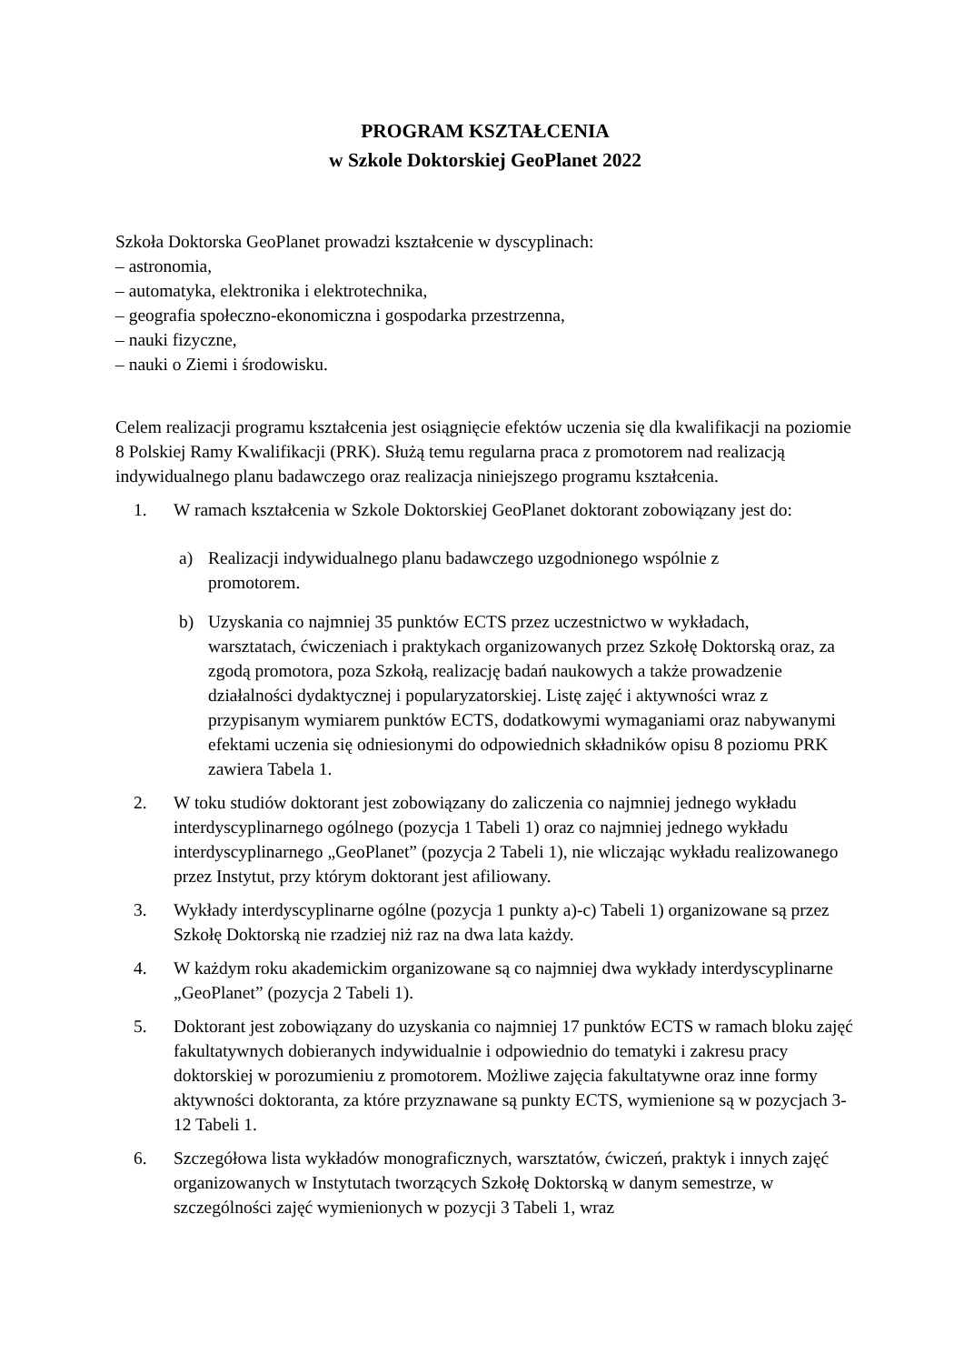PROGRAM KSZTAŁCENIA
w Szkole Doktorskiej GeoPlanet 2022
Szkoła Doktorska GeoPlanet prowadzi kształcenie w dyscyplinach:
– astronomia,
– automatyka, elektronika i elektrotechnika,
– geografia społeczno-ekonomiczna i gospodarka przestrzenna,
– nauki fizyczne,
– nauki o Ziemi i środowisku.
Celem realizacji programu kształcenia jest osiągnięcie efektów uczenia się dla kwalifikacji na poziomie 8 Polskiej Ramy Kwalifikacji (PRK). Służą temu regularna praca z promotorem nad realizacją indywidualnego planu badawczego oraz realizacja niniejszego programu kształcenia.
1. W ramach kształcenia w Szkole Doktorskiej GeoPlanet doktorant zobowiązany jest do:
a) Realizacji indywidualnego planu badawczego uzgodnionego wspólnie z promotorem.
b) Uzyskania co najmniej 35 punktów ECTS przez uczestnictwo w wykładach, warsztatach, ćwiczeniach i praktykach organizowanych przez Szkołę Doktorską oraz, za zgodą promotora, poza Szkołą, realizację badań naukowych a także prowadzenie działalności dydaktycznej i popularyzatorskiej. Listę zajęć i aktywności wraz z przypisanym wymiarem punktów ECTS, dodatkowymi wymaganiami oraz nabywanymi efektami uczenia się odniesionymi do odpowiednich składników opisu 8 poziomu PRK zawiera Tabela 1.
2. W toku studiów doktorant jest zobowiązany do zaliczenia co najmniej jednego wykładu interdyscyplinarnego ogólnego (pozycja 1 Tabeli 1) oraz co najmniej jednego wykładu interdyscyplinarnego „GeoPlanet” (pozycja 2 Tabeli 1), nie wliczając wykładu realizowanego przez Instytut, przy którym doktorant jest afiliowany.
3. Wykłady interdyscyplinarne ogólne (pozycja 1 punkty a)-c) Tabeli 1) organizowane są przez Szkołę Doktorską nie rzadziej niż raz na dwa lata każdy.
4. W każdym roku akademickim organizowane są co najmniej dwa wykłady interdyscyplinarne „GeoPlanet” (pozycja 2 Tabeli 1).
5. Doktorant jest zobowiązany do uzyskania co najmniej 17 punktów ECTS w ramach bloku zajęć fakultatywnych dobieranych indywidualnie i odpowiednio do tematyki i zakresu pracy doktorskiej w porozumieniu z promotorem. Możliwe zajęcia fakultatywne oraz inne formy aktywności doktoranta, za które przyznawane są punkty ECTS, wymienione są w pozycjach 3-12 Tabeli 1.
6. Szczegółowa lista wykładów monograficznych, warsztatów, ćwiczeń, praktyk i innych zajęć organizowanych w Instytutach tworzących Szkołę Doktorską w danym semestrze, w szczególności zajęć wymienionych w pozycji 3 Tabeli 1, wraz